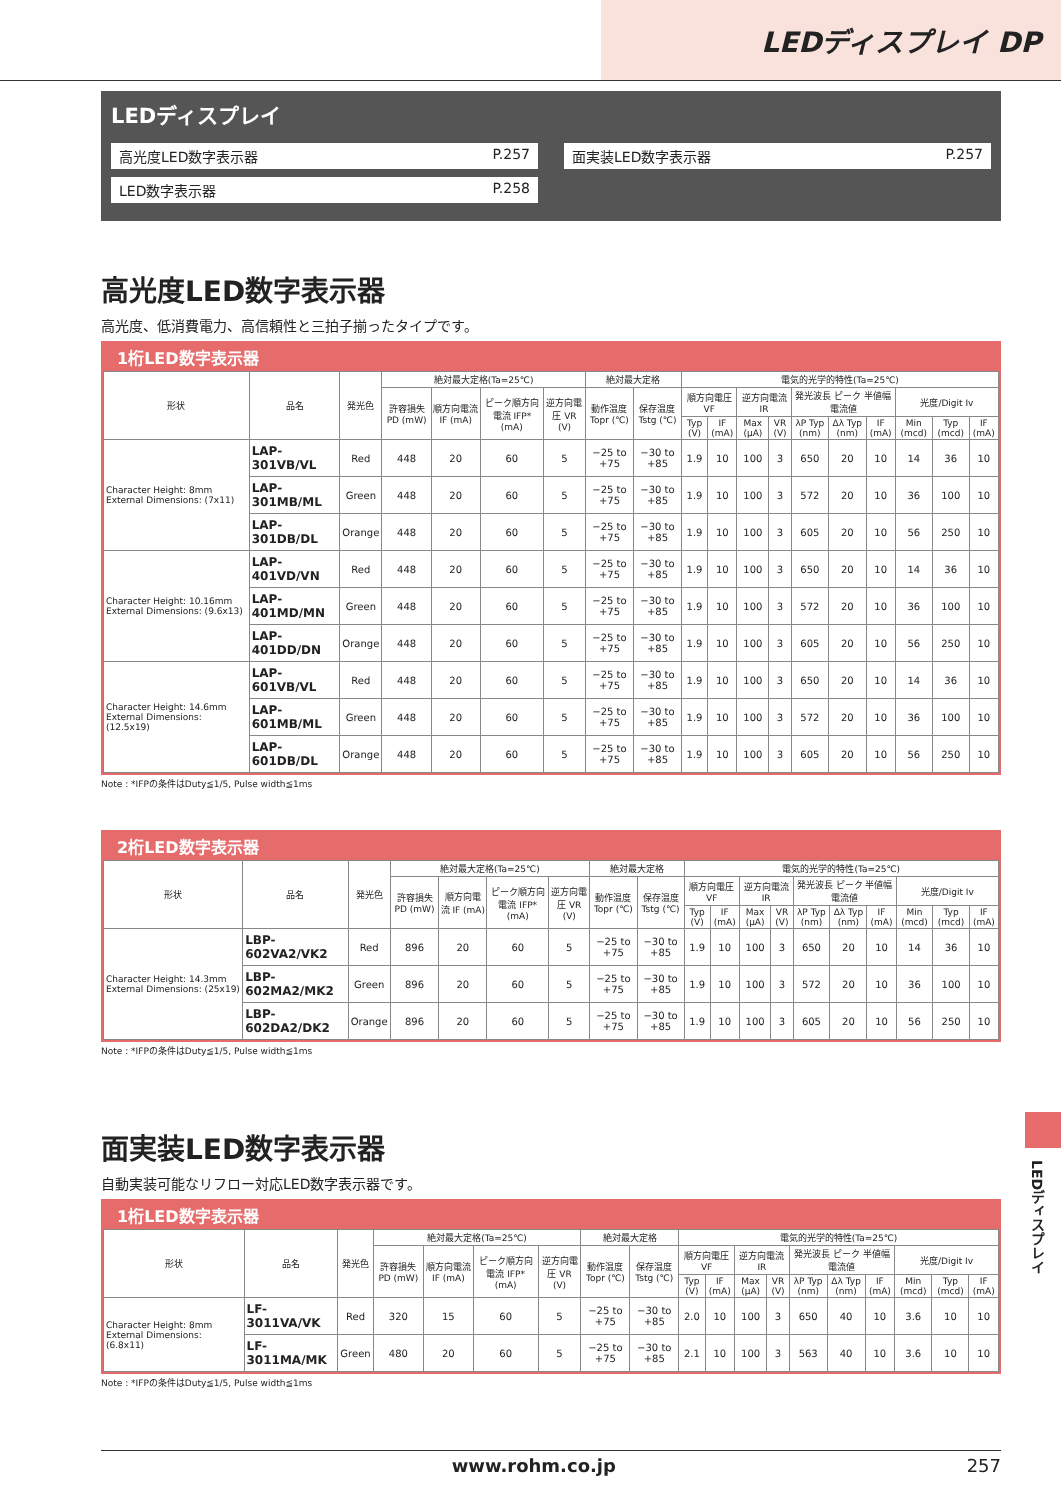LEDディスプレイ DP
LEDディスプレイ
| 高光度LED数字表示器 P.257 | | 面実装LED数字表示器 P.257 |
| LED数字表示器 P.258 | | |
高光度LED数字表示器
高光度、低消費電力、高信頼性と三拍子揃ったタイプです。
1桁LED数字表示器
| 形状 | 品名 | 発光色 | 絶対最大定格(Ta=25℃) | | | | 絶対最大定格 | | 電気的光学的特性(Ta=25℃) | | | | | | | | | |
| --- | --- | --- | --- | --- | --- | --- | --- | --- | --- | --- | --- | --- | --- | --- | --- | --- | --- | --- |
| | | | 許容損失 PD (mW) | 順方向電流 IF (mA) | ピーク順方向電流 IFP* (mA) | 逆方向電圧 VR (V) | 動作温度 Topr (℃) | 保存温度 Tstg (℃) | 順方向電圧 VF | | 逆方向電流 IR | | 発光波長 ピーク 半値幅 電流値 | | | 光度/Digit Iv | | |
| | | | | | | | | | Typ (V) | IF (mA) | Max (μA) | VR (V) | λP Typ (nm) | Δλ Typ (nm) | IF (mA) | Min (mcd) | Typ (mcd) | IF (mA) |
| Character Height: 8mm External Dimensions: (7x11) | LAP-301VB/VL | Red | 448 | 20 | 60 | 5 | −25 to +75 | −30 to +85 | 1.9 | 10 | 100 | 3 | 650 | 20 | 10 | 14 | 36 | 10 |
| | LAP-301MB/ML | Green | 448 | 20 | 60 | 5 | −25 to +75 | −30 to +85 | 1.9 | 10 | 100 | 3 | 572 | 20 | 10 | 36 | 100 | 10 |
| | LAP-301DB/DL | Orange | 448 | 20 | 60 | 5 | −25 to +75 | −30 to +85 | 1.9 | 10 | 100 | 3 | 605 | 20 | 10 | 56 | 250 | 10 |
| Character Height: 10.16mm External Dimensions: (9.6x13) | LAP-401VD/VN | Red | 448 | 20 | 60 | 5 | −25 to +75 | −30 to +85 | 1.9 | 10 | 100 | 3 | 650 | 20 | 10 | 14 | 36 | 10 |
| | LAP-401MD/MN | Green | 448 | 20 | 60 | 5 | −25 to +75 | −30 to +85 | 1.9 | 10 | 100 | 3 | 572 | 20 | 10 | 36 | 100 | 10 |
| | LAP-401DD/DN | Orange | 448 | 20 | 60 | 5 | −25 to +75 | −30 to +85 | 1.9 | 10 | 100 | 3 | 605 | 20 | 10 | 56 | 250 | 10 |
| Character Height: 14.6mm External Dimensions: (12.5x19) | LAP-601VB/VL | Red | 448 | 20 | 60 | 5 | −25 to +75 | −30 to +85 | 1.9 | 10 | 100 | 3 | 650 | 20 | 10 | 14 | 36 | 10 |
| | LAP-601MB/ML | Green | 448 | 20 | 60 | 5 | −25 to +75 | −30 to +85 | 1.9 | 10 | 100 | 3 | 572 | 20 | 10 | 36 | 100 | 10 |
| | LAP-601DB/DL | Orange | 448 | 20 | 60 | 5 | −25 to +75 | −30 to +85 | 1.9 | 10 | 100 | 3 | 605 | 20 | 10 | 56 | 250 | 10 |
Note : *IFPの条件はDuty≦1/5, Pulse width≦1ms
2桁LED数字表示器
| 形状 | 品名 | 発光色 | 絶対最大定格(Ta=25℃) | | | | 絶対最大定格 | | 電気的光学的特性(Ta=25℃) | | | | | | | | | |
| --- | --- | --- | --- | --- | --- | --- | --- | --- | --- | --- | --- | --- | --- | --- | --- | --- | --- | --- |
| | | | 許容損失 PD (mW) | 順方向電流 IF (mA) | ピーク順方向電流 IFP* (mA) | 逆方向電圧 VR (V) | 動作温度 Topr (℃) | 保存温度 Tstg (℃) | 順方向電圧 VF | | 逆方向電流 IR | | 発光波長 ピーク 半値幅 電流値 | | | 光度/Digit Iv | | |
| | | | | | | | | | Typ (V) | IF (mA) | Max (μA) | VR (V) | λP Typ (nm) | Δλ Typ (nm) | IF (mA) | Min (mcd) | Typ (mcd) | IF (mA) |
| Character Height: 14.3mm External Dimensions: (25x19) | LBP-602VA2/VK2 | Red | 896 | 20 | 60 | 5 | −25 to +75 | −30 to +85 | 1.9 | 10 | 100 | 3 | 650 | 20 | 10 | 14 | 36 | 10 |
| | LBP-602MA2/MK2 | Green | 896 | 20 | 60 | 5 | −25 to +75 | −30 to +85 | 1.9 | 10 | 100 | 3 | 572 | 20 | 10 | 36 | 100 | 10 |
| | LBP-602DA2/DK2 | Orange | 896 | 20 | 60 | 5 | −25 to +75 | −30 to +85 | 1.9 | 10 | 100 | 3 | 605 | 20 | 10 | 56 | 250 | 10 |
Note : *IFPの条件はDuty≦1/5, Pulse width≦1ms
面実装LED数字表示器
自動実装可能なリフロー対応LED数字表示器です。
1桁LED数字表示器
| 形状 | 品名 | 発光色 | 絶対最大定格(Ta=25℃) | | | | 絶対最大定格 | | 電気的光学的特性(Ta=25℃) | | | | | | | | | |
| --- | --- | --- | --- | --- | --- | --- | --- | --- | --- | --- | --- | --- | --- | --- | --- | --- | --- | --- |
| | | | 許容損失 PD (mW) | 順方向電流 IF (mA) | ピーク順方向電流 IFP* (mA) | 逆方向電圧 VR (V) | 動作温度 Topr (℃) | 保存温度 Tstg (℃) | 順方向電圧 VF | | 逆方向電流 IR | | 発光波長 ピーク 半値幅 電流値 | | | 光度/Digit Iv | | |
| | | | | | | | | | Typ (V) | IF (mA) | Max (μA) | VR (V) | λP Typ (nm) | Δλ Typ (nm) | IF (mA) | Min (mcd) | Typ (mcd) | IF (mA) |
| Character Height: 8mm External Dimensions: (6.8x11) | LF-3011VA/VK | Red | 320 | 15 | 60 | 5 | −25 to +75 | −30 to +85 | 2.0 | 10 | 100 | 3 | 650 | 40 | 10 | 3.6 | 10 | 10 |
| | LF-3011MA/MK | Green | 480 | 20 | 60 | 5 | −25 to +75 | −30 to +85 | 2.1 | 10 | 100 | 3 | 563 | 40 | 10 | 3.6 | 10 | 10 |
Note : *IFPの条件はDuty≦1/5, Pulse width≦1ms
LEDディスプレイ
www.rohm.co.jp 257